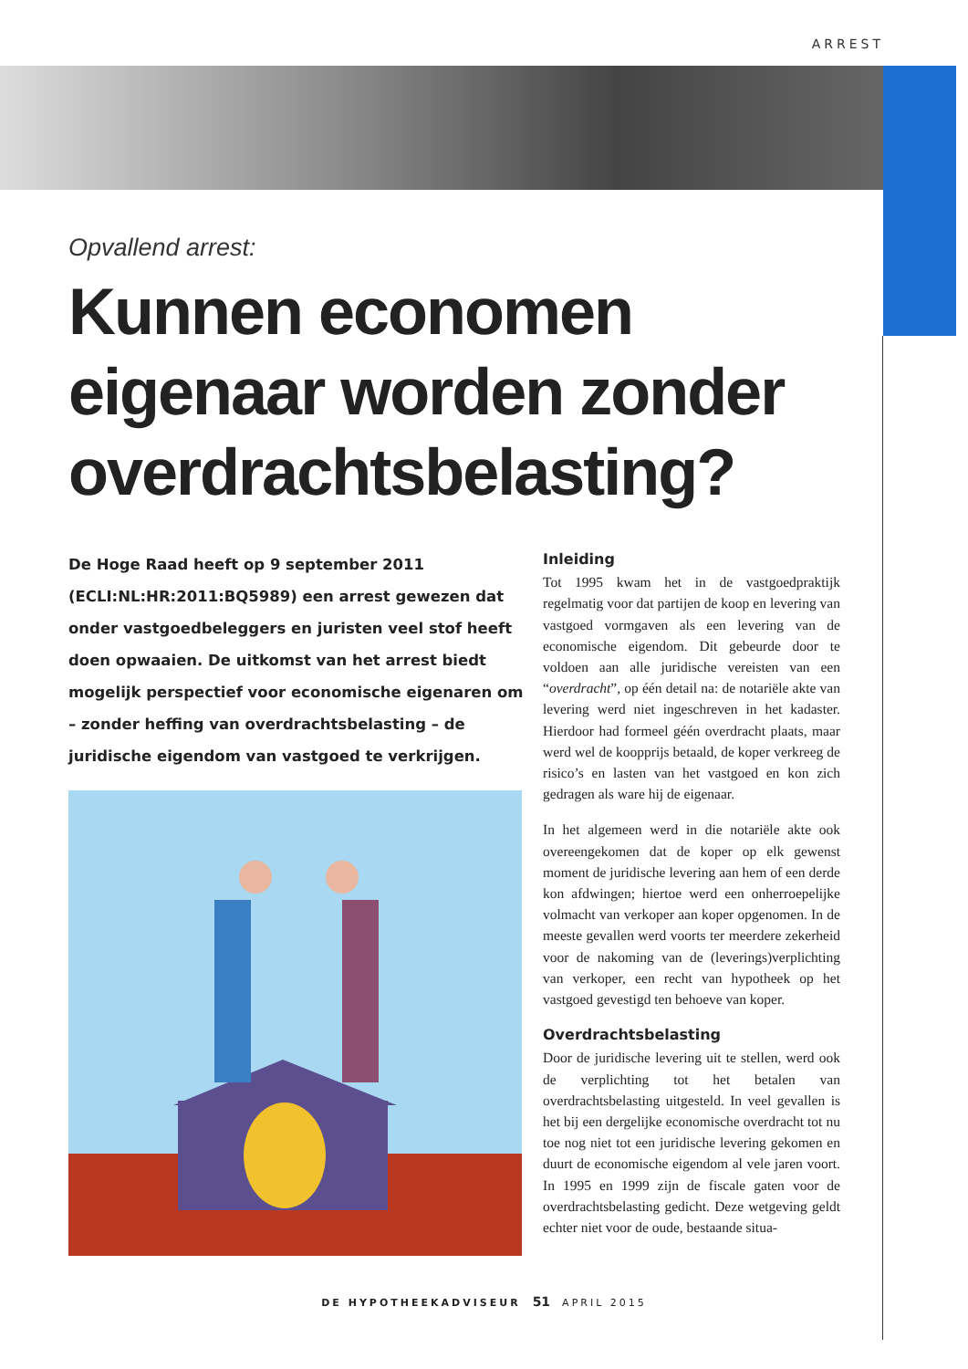ARREST
Opvallend arrest:
Kunnen economen eigenaar worden zonder overdrachtsbelasting?
De Hoge Raad heeft op 9 september 2011 (ECLI:NL:HR:2011:BQ5989) een arrest gewezen dat onder vastgoedbeleggers en juristen veel stof heeft doen opwaaien. De uitkomst van het arrest biedt mogelijk perspectief voor economische eigenaren om – zonder heffing van overdrachtsbelasting – de juridische eigendom van vastgoed te verkrijgen.
Inleiding
Tot 1995 kwam het in de vastgoedpraktijk regelmatig voor dat partijen de koop en levering van vastgoed vormgaven als een levering van de economische eigendom. Dit gebeurde door te voldoen aan alle juridische vereisten van een “overdracht”, op één detail na: de notariële akte van levering werd niet ingeschreven in het kadaster. Hierdoor had formeel géén overdracht plaats, maar werd wel de koopprijs betaald, de koper verkreeg de risico’s en lasten van het vastgoed en kon zich gedragen als ware hij de eigenaar.
In het algemeen werd in die notariële akte ook overeengekomen dat de koper op elk gewenst moment de juridische levering aan hem of een derde kon afdwingen; hiertoe werd een onherroepelijke volmacht van verkoper aan koper opgenomen. In de meeste gevallen werd voorts ter meerdere zekerheid voor de nakoming van de (leverings)verplichting van verkoper, een recht van hypotheek op het vastgoed gevestigd ten behoeve van koper.
Overdrachtsbelasting
Door de juridische levering uit te stellen, werd ook de verplichting tot het betalen van overdrachtsbelasting uitgesteld. In veel gevallen is het bij een dergelijke economische overdracht tot nu toe nog niet tot een juridische levering gekomen en duurt de economische eigendom al vele jaren voort. In 1995 en 1999 zijn de fiscale gaten voor de overdrachtsbelasting gedicht. Deze wetgeving geldt echter niet voor de oude, bestaande situa-
DE HYPOTHEEKADVISEUR 51 APRIL 2015